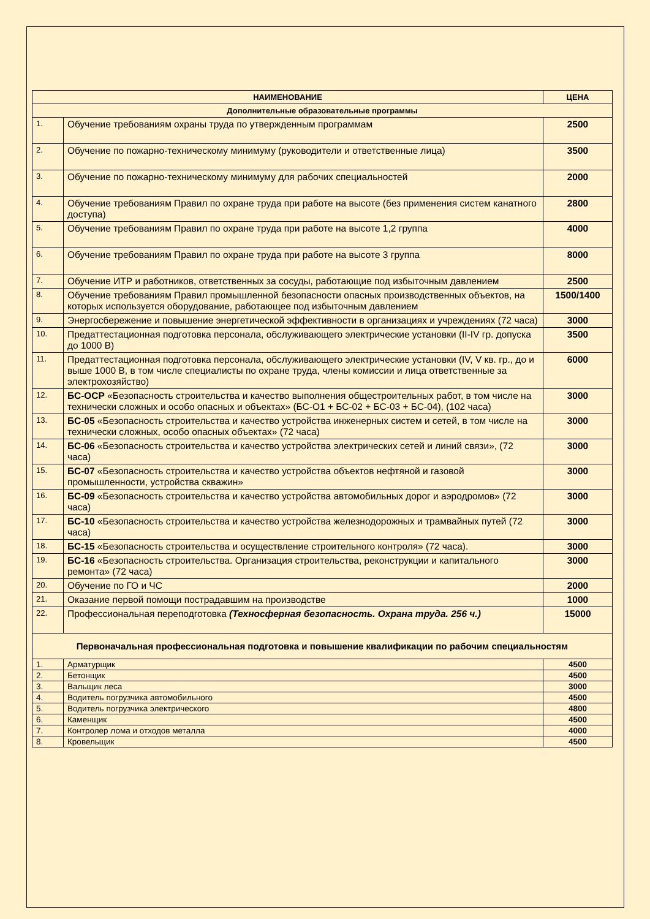| НАИМЕНОВАНИЕ | | ЦЕНА |
| --- | --- | --- |
| Дополнительные образовательные программы | | |
| 1. | Обучение требованиям охраны труда по утвержденным программам | 2500 |
| 2. | Обучение по пожарно-техническому минимуму (руководители и ответственные лица) | 3500 |
| 3. | Обучение по пожарно-техническому минимуму для рабочих специальностей | 2000 |
| 4. | Обучение требованиям Правил по охране труда при работе на высоте (без применения систем канатного доступа) | 2800 |
| 5. | Обучение требованиям Правил по охране труда при работе на высоте 1,2 группа | 4000 |
| 6. | Обучение требованиям Правил по охране труда при работе на высоте 3 группа | 8000 |
| 7. | Обучение ИТР и работников, ответственных за сосуды, работающие под избыточным давлением | 2500 |
| 8. | Обучение требованиям Правил промышленной безопасности опасных производственных объектов, на которых используется оборудование, работающее под избыточным давлением | 1500/1400 |
| 9. | Энергосбережение и повышение энергетической эффективности в организациях и учреждениях (72 часа) | 3000 |
| 10. | Предаттестационная подготовка персонала, обслуживающего электрические установки (II-IV гр. допуска до 1000 В) | 3500 |
| 11. | Предаттестационная подготовка персонала, обслуживающего электрические установки (IV, V кв. гр., до и выше 1000 В, в том числе специалисты по охране труда, члены комиссии и лица ответственные за электрохозяйство) | 6000 |
| 12. | БС-ОСР «Безопасность строительства и качество выполнения общестроительных работ, в том числе на технически сложных и особо опасных и объектах» (БС-О1 + БС-02 + БС-03 + БС-04), (102 часа) | 3000 |
| 13. | БС-05 «Безопасность строительства и качество устройства инженерных систем и сетей, в том числе на технически сложных, особо опасных объектах» (72 часа) | 3000 |
| 14. | БС-06 «Безопасность строительства и качество устройства электрических сетей и линий связи», (72 часа) | 3000 |
| 15. | БС-07 «Безопасность строительства и качество устройства объектов нефтяной и газовой промышленности, устройства скважин» | 3000 |
| 16. | БС-09 «Безопасность строительства и качество устройства автомобильных дорог и аэродромов» (72 часа) | 3000 |
| 17. | БС-10 «Безопасность строительства и качество устройства железнодорожных и трамвайных путей (72 часа) | 3000 |
| 18. | БС-15 «Безопасность строительства и осуществление строительного контроля» (72 часа). | 3000 |
| 19. | БС-16 «Безопасность строительства. Организация строительства, реконструкции и капитального ремонта» (72 часа) | 3000 |
| 20. | Обучение по ГО и ЧС | 2000 |
| 21. | Оказание первой помощи пострадавшим на производстве | 1000 |
| 22. | Профессиональная переподготовка (Техносферная безопасность. Охрана труда. 256 ч.) | 15000 |
| Первоначальная профессиональная подготовка и повышение квалификации по рабочим специальностям | | |
| 1. | Арматурщик | 4500 |
| 2. | Бетонщик | 4500 |
| 3. | Вальщик леса | 3000 |
| 4. | Водитель погрузчика автомобильного | 4500 |
| 5. | Водитель погрузчика электрического | 4800 |
| 6. | Каменщик | 4500 |
| 7. | Контролер лома и отходов металла | 4000 |
| 8. | Кровельщик | 4500 |